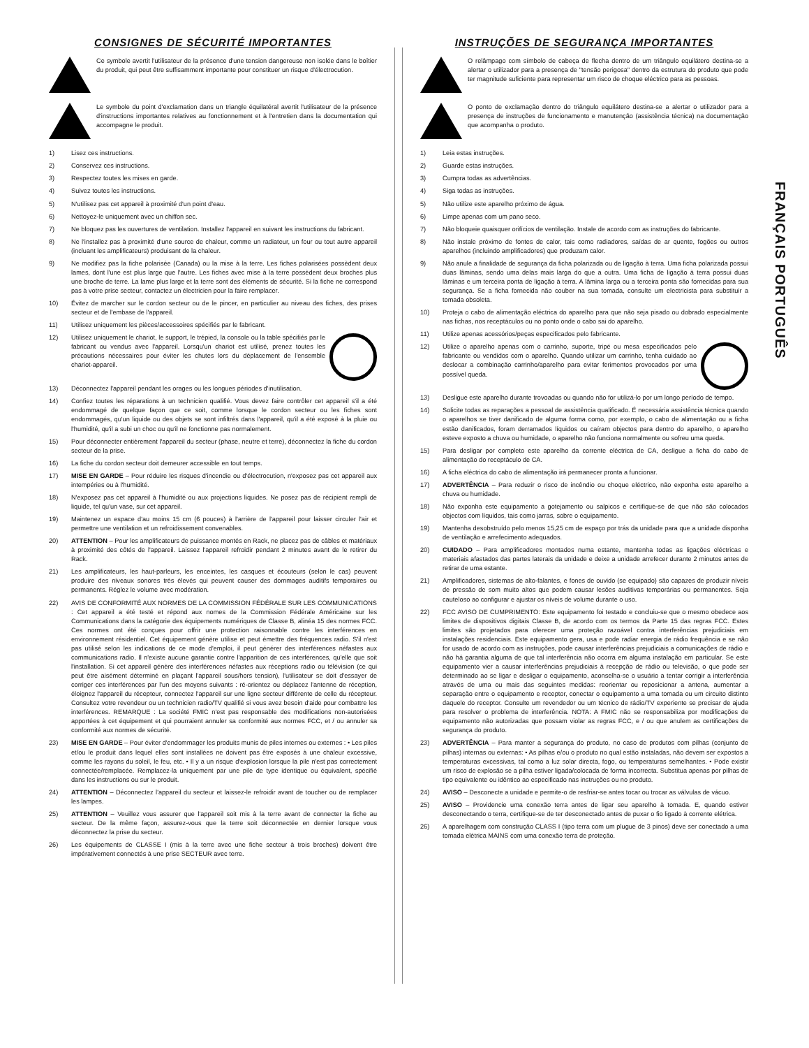CONSIGNES DE SÉCURITÉ IMPORTANTES
Ce symbole avertit l'utilisateur de la présence d'une tension dangereuse non isolée dans le boîtier du produit, qui peut être suffisamment importante pour constituer un risque d'électrocution.
Le symbole du point d'exclamation dans un triangle équilatéral avertit l'utilisateur de la présence d'instructions importantes relatives au fonctionnement et à l'entretien dans la documentation qui accompagne le produit.
1) Lisez ces instructions.
2) Conservez ces instructions.
3) Respectez toutes les mises en garde.
4) Suivez toutes les instructions.
5) N'utilisez pas cet appareil à proximité d'un point d'eau.
6) Nettoyez-le uniquement avec un chiffon sec.
7) Ne bloquez pas les ouvertures de ventilation. Installez l'appareil en suivant les instructions du fabricant.
8) Ne l'installez pas à proximité d'une source de chaleur, comme un radiateur, un four ou tout autre appareil (incluant les amplificateurs) produisant de la chaleur.
9) Ne modifiez pas la fiche polarisée (Canada) ou la mise à la terre. Les fiches polarisées possèdent deux lames, dont l'une est plus large que l'autre. Les fiches avec mise à la terre possèdent deux broches plus une broche de terre. La lame plus large et la terre sont des éléments de sécurité. Si la fiche ne correspond pas à votre prise secteur, contactez un électricien pour la faire remplacer.
10) Évitez de marcher sur le cordon secteur ou de le pincer, en particulier au niveau des fiches, des prises secteur et de l'embase de l'appareil.
11) Utilisez uniquement les pièces/accessoires spécifiés par le fabricant.
12) Utilisez uniquement le chariot, le support, le trépied, la console ou la table spécifiés par le fabricant ou vendus avec l'appareil. Lorsqu'un chariot est utilisé, prenez toutes les précautions nécessaires pour éviter les chutes lors du déplacement de l'ensemble chariot-appareil.
13) Déconnectez l'appareil pendant les orages ou les longues périodes d'inutilisation.
14) Confiez toutes les réparations à un technicien qualifié. Vous devez faire contrôler cet appareil s'il a été endommagé de quelque façon que ce soit, comme lorsque le cordon secteur ou les fiches sont endommagés, qu'un liquide ou des objets se sont infiltrés dans l'appareil, qu'il a été exposé à la pluie ou l'humidité, qu'il a subi un choc ou qu'il ne fonctionne pas normalement.
15) Pour déconnecter entièrement l'appareil du secteur (phase, neutre et terre), déconnectez la fiche du cordon secteur de la prise.
16) La fiche du cordon secteur doit demeurer accessible en tout temps.
17) MISE EN GARDE – Pour réduire les risques d'incendie ou d'électrocution, n'exposez pas cet appareil aux intempéries ou à l'humidité.
18) N'exposez pas cet appareil à l'humidité ou aux projections liquides. Ne posez pas de récipient rempli de liquide, tel qu'un vase, sur cet appareil.
19) Maintenez un espace d'au moins 15 cm (6 pouces) à l'arrière de l'appareil pour laisser circuler l'air et permettre une ventilation et un refroidissement convenables.
20) ATTENTION – Pour les amplificateurs de puissance montés en Rack, ne placez pas de câbles et matériaux à proximité des côtés de l'appareil. Laissez l'appareil refroidir pendant 2 minutes avant de le retirer du Rack.
21) Les amplificateurs, les haut-parleurs, les enceintes, les casques et écouteurs (selon le cas) peuvent produire des niveaux sonores très élevés qui peuvent causer des dommages auditifs temporaires ou permanents. Réglez le volume avec modération.
22) AVIS DE CONFORMITÉ AUX NORMES DE LA COMMISSION FÉDÉRALE SUR LES COMMUNICATIONS : Cet appareil a été testé et répond aux nomes de la Commission Fédérale Américaine sur les Communications dans la catégorie des équipements numériques de Classe B, alinéa 15 des normes FCC. Ces normes ont été conçues pour offrir une protection raisonnable contre les interférences en environnement résidentiel. Cet équipement génère utilise et peut émettre des fréquences radio. S'il n'est pas utilisé selon les indications de ce mode d'emploi, il peut générer des interférences néfastes aux communications radio. Il n'existe aucune garantie contre l'apparition de ces interférences, qu'elle que soit l'installation. Si cet appareil génère des interférences néfastes aux réceptions radio ou télévision (ce qui peut être aisément déterminé en plaçant l'appareil sous/hors tension), l'utilisateur se doit d'essayer de corriger ces interférences par l'un des moyens suivants : ré-orientez ou déplacez l'antenne de réception, éloignez l'appareil du récepteur, connectez l'appareil sur une ligne secteur différente de celle du récepteur. Consultez votre revendeur ou un technicien radio/TV qualifié si vous avez besoin d'aide pour combattre les interférences. REMARQUE : La société FMIC n'est pas responsable des modifications non-autorisées apportées à cet équipement et qui pourraient annuler sa conformité aux normes FCC, et / ou annuler sa conformité aux normes de sécurité.
23) MISE EN GARDE – Pour éviter d'endommager les produits munis de piles internes ou externes : • Les piles et/ou le produit dans lequel elles sont installées ne doivent pas être exposés à une chaleur excessive, comme les rayons du soleil, le feu, etc. • Il y a un risque d'explosion lorsque la pile n'est pas correctement connectée/remplacée. Remplacez-la uniquement par une pile de type identique ou équivalent, spécifié dans les instructions ou sur le produit.
24) ATTENTION – Déconnectez l'appareil du secteur et laissez-le refroidir avant de toucher ou de remplacer les lampes.
25) ATTENTION – Veuillez vous assurer que l'appareil soit mis à la terre avant de connecter la fiche au secteur. De la même façon, assurez-vous que la terre soit déconnectée en dernier lorsque vous déconnectez la prise du secteur.
26) Les équipements de CLASSE I (mis à la terre avec une fiche secteur à trois broches) doivent être impérativement connectés à une prise SECTEUR avec terre.
INSTRUÇÕES DE SEGURANÇA IMPORTANTES
O relâmpago com símbolo de cabeça de flecha dentro de um triângulo equilátero destina-se a alertar o utilizador para a presença de "tensão perigosa" dentro da estrutura do produto que pode ter magnitude suficiente para representar um risco de choque eléctrico para as pessoas.
O ponto de exclamação dentro do triângulo equilátero destina-se a alertar o utilizador para a presença de instruções de funcionamento e manutenção (assistência técnica) na documentação que acompanha o produto.
1) Leia estas instruções.
2) Guarde estas instruções.
3) Cumpra todas as advertências.
4) Siga todas as instruções.
5) Não utilize este aparelho próximo de água.
6) Limpe apenas com um pano seco.
7) Não bloqueie quaisquer orifícios de ventilação. Instale de acordo com as instruções do fabricante.
8) Não instale próximo de fontes de calor, tais como radiadores, saídas de ar quente, fogões ou outros aparelhos (incluindo amplificadores) que produzam calor.
9) Não anule a finalidade de segurança da ficha polarizada ou de ligação à terra. Uma ficha polarizada possui duas lâminas, sendo uma delas mais larga do que a outra. Uma ficha de ligação à terra possui duas lâminas e um terceira ponta de ligação à terra. A lâmina larga ou a terceira ponta são fornecidas para sua segurança. Se a ficha fornecida não couber na sua tomada, consulte um electricista para substituir a tomada obsoleta.
10) Proteja o cabo de alimentação eléctrica do aparelho para que não seja pisado ou dobrado especialmente nas fichas, nos receptáculos ou no ponto onde o cabo sai do aparelho.
11) Utilize apenas acessórios/peças especificados pelo fabricante.
12) Utilize o aparelho apenas com o carrinho, suporte, tripé ou mesa especificados pelo fabricante ou vendidos com o aparelho. Quando utilizar um carrinho, tenha cuidado ao deslocar a combinação carrinho/aparelho para evitar ferimentos provocados por uma possível queda.
13) Desligue este aparelho durante trovoadas ou quando não for utilizá-lo por um longo período de tempo.
14) Solicite todas as reparações a pessoal de assistência qualificado. É necessária assistência técnica quando o aparelhos se tiver danificado de alguma forma como, por exemplo, o cabo de alimentação ou a ficha estão danificados, foram derramados líquidos ou caíram objectos para dentro do aparelho, o aparelho esteve exposto a chuva ou humidade, o aparelho não funciona normalmente ou sofreu uma queda.
15) Para desligar por completo este aparelho da corrente eléctrica de CA, desligue a ficha do cabo de alimentação do receptáculo de CA.
16) A ficha eléctrica do cabo de alimentação irá permanecer pronta a funcionar.
17) ADVERTÊNCIA – Para reduzir o risco de incêndio ou choque eléctrico, não exponha este aparelho a chuva ou humidade.
18) Não exponha este equipamento a gotejamento ou salpicos e certifique-se de que não são colocados objectos com líquidos, tais como jarras, sobre o equipamento.
19) Mantenha desobstruído pelo menos 15,25 cm de espaço por trás da unidade para que a unidade disponha de ventilação e arrefecimento adequados.
20) CUIDADO – Para amplificadores montados numa estante, mantenha todas as ligações eléctricas e materiais afastados das partes laterais da unidade e deixe a unidade arrefecer durante 2 minutos antes de retirar de uma estante.
21) Amplificadores, sistemas de alto-falantes, e fones de ouvido (se equipado) são capazes de produzir níveis de pressão de som muito altos que podem causar lesões auditivas temporárias ou permanentes. Seja cauteloso ao configurar e ajustar os níveis de volume durante o uso.
22) FCC AVISO DE CUMPRIMENTO: Este equipamento foi testado e concluiu-se que o mesmo obedece aos limites de dispositivos digitais Classe B, de acordo com os termos da Parte 15 das regras FCC. Estes limites são projetados para oferecer uma proteção razoável contra interferências prejudiciais em instalações residenciais. Este equipamento gera, usa e pode radiar energia de rádio frequência e se não for usado de acordo com as instruções, pode causar interferências prejudiciais a comunicações de rádio e não há garantia alguma de que tal interferência não ocorra em alguma instalação em particular. Se este equipamento vier a causar interferências prejudiciais à recepção de rádio ou televisão, o que pode ser determinado ao se ligar e desligar o equipamento, aconselha-se o usuário a tentar corrigir a interferência através de uma ou mais das seguintes medidas: reorientar ou reposicionar a antena, aumentar a separação entre o equipamento e receptor, conectar o equipamento a uma tomada ou um circuito distinto daquele do receptor. Consulte um revendedor ou um técnico de rádio/TV experiente se precisar de ajuda para resolver o problema de interferência. NOTA: A FMIC não se responsabiliza por modificações de equipamento não autorizadas que possam violar as regras FCC, e / ou que anulem as certificações de segurança do produto.
23) ADVERTÊNCIA – Para manter a segurança do produto, no caso de produtos com pilhas (conjunto de pilhas) internas ou externas: • As pilhas e/ou o produto no qual estão instaladas, não devem ser expostos a temperaturas excessivas, tal como a luz solar directa, fogo, ou temperaturas semelhantes. • Pode existir um risco de explosão se a pilha estiver ligada/colocada de forma incorrecta. Substitua apenas por pilhas de tipo equivalente ou idêntico ao especificado nas instruções ou no produto.
24) AVISO – Desconecte a unidade e permite-o de resfriar-se antes tocar ou trocar as válvulas de vácuo.
25) AVISO – Providencie uma conexão terra antes de ligar seu aparelho à tomada. E, quando estiver desconectando o terra, certifique-se de ter desconectado antes de puxar o fio ligado à corrente elétrica.
26) A aparelhagem com construção CLASS I (tipo terra com um plugue de 3 pinos) deve ser conectado a uma tomada elétrica MAINS com uma conexão terra de proteção.
FRANÇAIS PORTUGUÊS